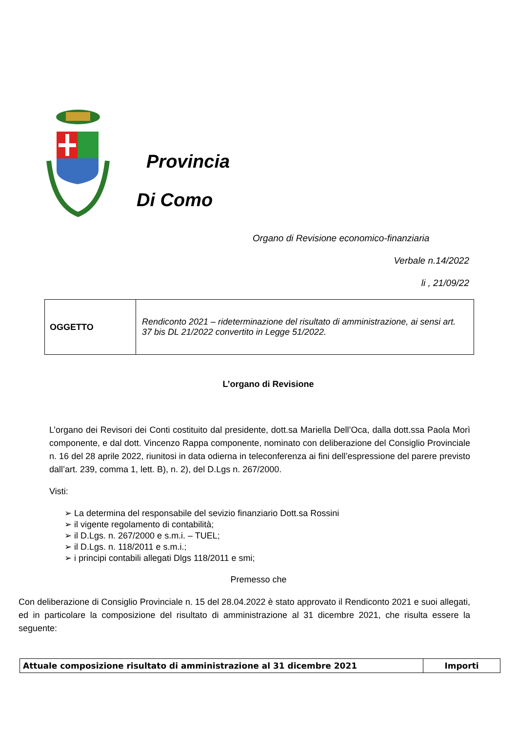Provincia
Di Como
Organo di Revisione economico-finanziaria
Verbale n.14/2022
li , 21/09/22
| OGGETTO | Rendiconto 2021 – rideterminazione del risultato di amministrazione, ai sensi art. 37 bis DL 21/2022 convertito in Legge 51/2022. |
L’organo di Revisione
L’organo dei Revisori dei Conti costituito dal presidente, dott.sa Mariella Dell’Oca, dalla dott.ssa Paola Morì componente, e dal dott. Vincenzo Rappa componente, nominato con deliberazione del Consiglio Provinciale n. 16 del 28 aprile 2022, riunitosi in data odierna in teleconferenza ai fini dell’espressione del parere previsto dall’art. 239, comma 1, lett. B), n. 2), del D.Lgs n. 267/2000.
Visti:
➢ La determina del responsabile del sevizio finanziario Dott.sa Rossini
➢ il vigente regolamento di contabilità;
➢ il D.Lgs. n. 267/2000 e s.m.i. – TUEL;
➢ il D.Lgs. n. 118/2011 e s.m.i.;
➢ i principi contabili allegati Dlgs 118/2011 e smi;
Premesso che
Con deliberazione di Consiglio Provinciale n. 15 del 28.04.2022 è stato approvato il Rendiconto 2021 e suoi allegati, ed in particolare la composizione del risultato di amministrazione al 31 dicembre 2021, che risulta essere la seguente:
| Attuale composizione risultato di amministrazione al 31 dicembre 2021 | Importi |